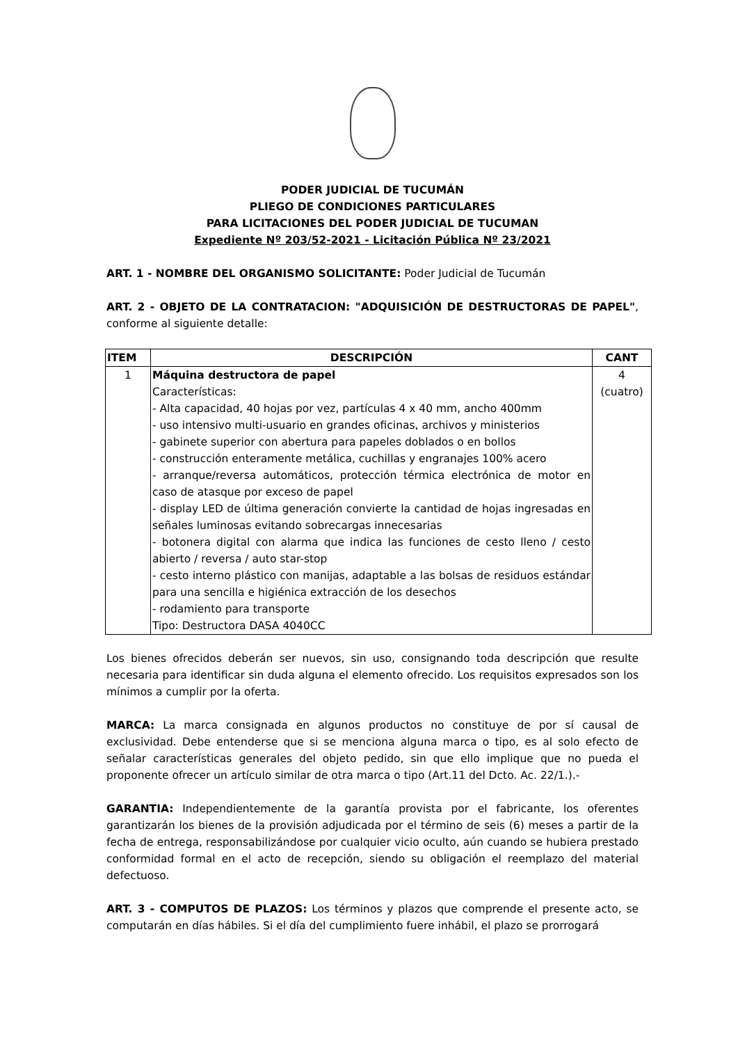PODER JUDICIAL DE TUCUMÁN
PLIEGO DE CONDICIONES PARTICULARES
PARA LICITACIONES DEL PODER JUDICIAL DE TUCUMAN
Expediente Nº 203/52-2021 - Licitación Pública Nº 23/2021
ART. 1 - NOMBRE DEL ORGANISMO SOLICITANTE: Poder Judicial de Tucumán
ART. 2 - OBJETO DE LA CONTRATACION: "ADQUISICIÓN DE DESTRUCTORAS DE PAPEL", conforme al siguiente detalle:
| ITEM | DESCRIPCIÓN | CANT |
| --- | --- | --- |
| 1 | Máquina destructora de papel Características: - Alta capacidad, 40 hojas por vez, partículas 4 x 40 mm, ancho 400mm - uso intensivo multi-usuario en grandes oficinas, archivos y ministerios - gabinete superior con abertura para papeles doblados o en bollos - construcción enteramente metálica, cuchillas y engranajes 100% acero - arranque/reversa automáticos, protección térmica electrónica de motor en caso de atasque por exceso de papel - display LED de última generación convierte la cantidad de hojas ingresadas en señales luminosas evitando sobrecargas innecesarias - botonera digital con alarma que indica las funciones de cesto lleno / cesto abierto / reversa / auto star-stop - cesto interno plástico con manijas, adaptable a las bolsas de residuos estándar para una sencilla e higiénica extracción de los desechos - rodamiento para transporte Tipo: Destructora DASA 4040CC | 4 (cuatro) |
Los bienes ofrecidos deberán ser nuevos, sin uso, consignando toda descripción que resulte necesaria para identificar sin duda alguna el elemento ofrecido. Los requisitos expresados son los mínimos a cumplir por la oferta.
MARCA: La marca consignada en algunos productos no constituye de por sí causal de exclusividad. Debe entenderse que si se menciona alguna marca o tipo, es al solo efecto de señalar características generales del objeto pedido, sin que ello implique que no pueda el proponente ofrecer un artículo similar de otra marca o tipo (Art.11 del Dcto. Ac. 22/1.).-
GARANTIA: Independientemente de la garantía provista por el fabricante, los oferentes garantizarán los bienes de la provisión adjudicada por el término de seis (6) meses a partir de la fecha de entrega, responsabilizándose por cualquier vicio oculto, aún cuando se hubiera prestado conformidad formal en el acto de recepción, siendo su obligación el reemplazo del material defectuoso.
ART. 3 - COMPUTOS DE PLAZOS: Los términos y plazos que comprende el presente acto, se computarán en días hábiles. Si el día del cumplimiento fuere inhábil, el plazo se prorrogará